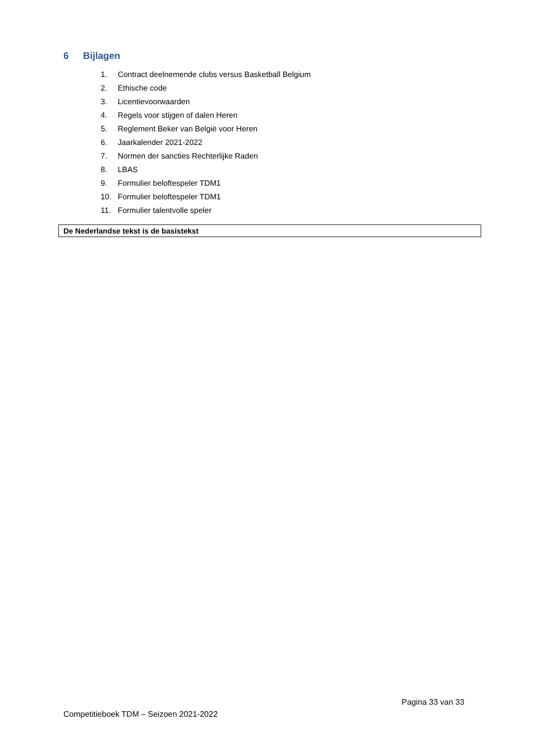6 Bijlagen
1. Contract deelnemende clubs versus Basketball Belgium
2. Ethische code
3. Licentievoorwaarden
4. Regels voor stijgen of dalen Heren
5. Reglement Beker van België voor Heren
6. Jaarkalender 2021-2022
7. Normen der sancties Rechterlijke Raden
8. LBAS
9. Formulier beloftespeler TDM1
10. Formulier beloftespeler TDM1
11. Formulier talentvolle speler
De Nederlandse tekst is de basistekst
Pagina 33 van 33
Competitieboek TDM – Seizoen 2021-2022